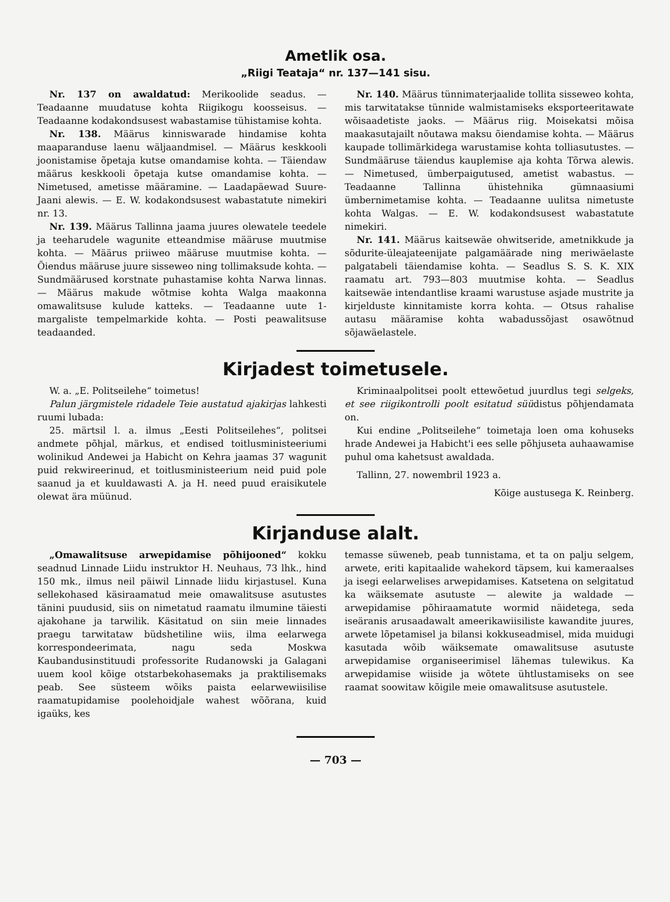Ametlik osa.
„Riigi Teataja“ nr. 137—141 sisu.
Nr. 137 on awaldatud: Merikoolide seadus. — Teadaanne muudatuse kohta Riigikogu koosseisus. — Teadaanne kodakondsusest wabastamise tühistamise kohta.
Nr. 138. Määrus kinniswarade hindamise kohta maaparanduse laenu wäljaandmisel. — Määrus keskkooli joonistamise õpetaja kutse omandamise kohta. — Täiendaw määrus keskkooli õpetaja kutse omandamise kohta. — Nimetused, ametisse määramine. — Laadapäewad Suure-Jaani alewis. — E. W. kodakondsusest wabastatute nimekiri nr. 13.
Nr. 139. Määrus Tallinna jaama juures olewatele teedele ja teeharudele wagunite etteandmise määruse muutmise kohta. — Määrus priiweo määruse muutmise kohta. — Õiendus määruse juure sisseweo ning tollimaksude kohta. — Sundmäärused korstnate puhastamise kohta Narwa linnas. — Määrus makude wõtmise kohta Walga maakonna omawalitsuse kulude katteks. — Teadaanne uute 1-margaliste tempelmarkide kohta. — Posti peawalitsuse teadaanded.
Nr. 140. Määrus tünnimaterjaalide tollita sisseweo kohta, mis tarwitatakse tünnide walmistamiseks eksporteeritawate wõisaadetiste jaoks. — Määrus riig. Moisekatsi mõisa maakasutajailt nõutawa maksu õiendamise kohta. — Määrus kaupade tollimärkidega warustamise kohta tolliasutustes. — Sundmääruse täiendus kauplemise aja kohta Tõrwa alewis. — Nimetused, ümberpaigutused, ametist wabastus. — Teadaanne Tallinna ühistehnika gümnaasiumi ümbernimetamise kohta. — Teadaanne uulitsa nimetuste kohta Walgas. — E. W. kodakondsusest wabastatute nimekiri.
Nr. 141. Määrus kaitsewäe ohwitseride, ametnikkude ja sõdurite-üleajateenijate palgamäärade ning meriwäelaste palgatabeli täiendamise kohta. — Seadlus S. S. K. XIX raamatu art. 793—803 muutmise kohta. — Seadlus kaitsewäe intendantlise kraami warustuse asjade mustrite ja kirjelduste kinnitamiste korra kohta. — Otsus rahalise autasu määramise kohta wabadussõjast osawõtnud sõjawäelastele.
Kirjadest toimetusele.
W. a. „E. Politseilehe“ toimetus!
Palun järgmistele ridadele Teie austatud ajakirjas lahkesti ruumi lubada:
25. märtsil l. a. ilmus „Eesti Politseilehes“, politsei andmete põhjal, märkus, et endised toitlusministeeriumi wolinikud Andewei ja Habicht on Kehra jaamas 37 wagunit puid rekwireerinud, et toitlusministeerium neid puid pole saanud ja et kuuldawasti A. ja H. need puud eraisikutele olewat ära müünud.
Kriminaalpolitsei poolt ettewõetud juurdlus tegi selgeks, et see riigikontrolli poolt esitatud süüdistus põhjendamata on.
Kui endine „Politseilehe“ toimetaja loen oma kohuseks hrade Andewei ja Habicht'i ees selle põhjuseta auhaawamise puhul oma kahetsust awaldada.
Tallinn, 27. nowembril 1923 a.
Kõige austusega K. Reinberg.
Kirjanduse alalt.
„Omawalitsuse arwepidamise põhijooned“ kokku seadnud Linnade Liidu instruktor H. Neuhaus, 73 lhk., hind 150 mk., ilmus neil päiwil Linnade liidu kirjastusel. Kuna sellekohased käsiraamatud meie omawalitsuse asutustes tänini puudusid, siis on nimetatud raamatu ilmumine täiesti ajakohane ja tarwilik. Käsitatud on siin meie linnades praegu tarwitataw büdshetiline wiis, ilma eelarwega korrespondeerimata, nagu seda Moskwa Kaubandusinstituudi professorite Rudanowski ja Galagani uuem kool kõige otstarbekohasemaks ja praktilisemaks peab. See süsteem wõiks paista eelarwewiisilise raamatupidamise poolehoidjale wahest wõõrana, kuid igaüks, kes
temasse süweneb, peab tunnistama, et ta on palju selgem, arwete, eriti kapitaalide wahekord täpsem, kui kameraalses ja isegi eelarwelises arwepidamises. Katsetena on selgitatud ka wäiksemate asutuste — alewite ja waldade — arwepidamise põhiraamatute wormid näidetega, seda iseäranis arusaadawalt ameerikawiisiliste kawandite juures, arwete lõpetamisel ja bilansi kokkuseadmisel, mida muidugi kasutada wõib wäiksemate omawalitsuse asutuste arwepidamise organiseerimisel lähemas tulewikus. Ka arwepidamise wiiside ja wõtete ühtlustamiseks on see raamat soowitaw kõigile meie omawalitsuse asutustele.
— 703 —